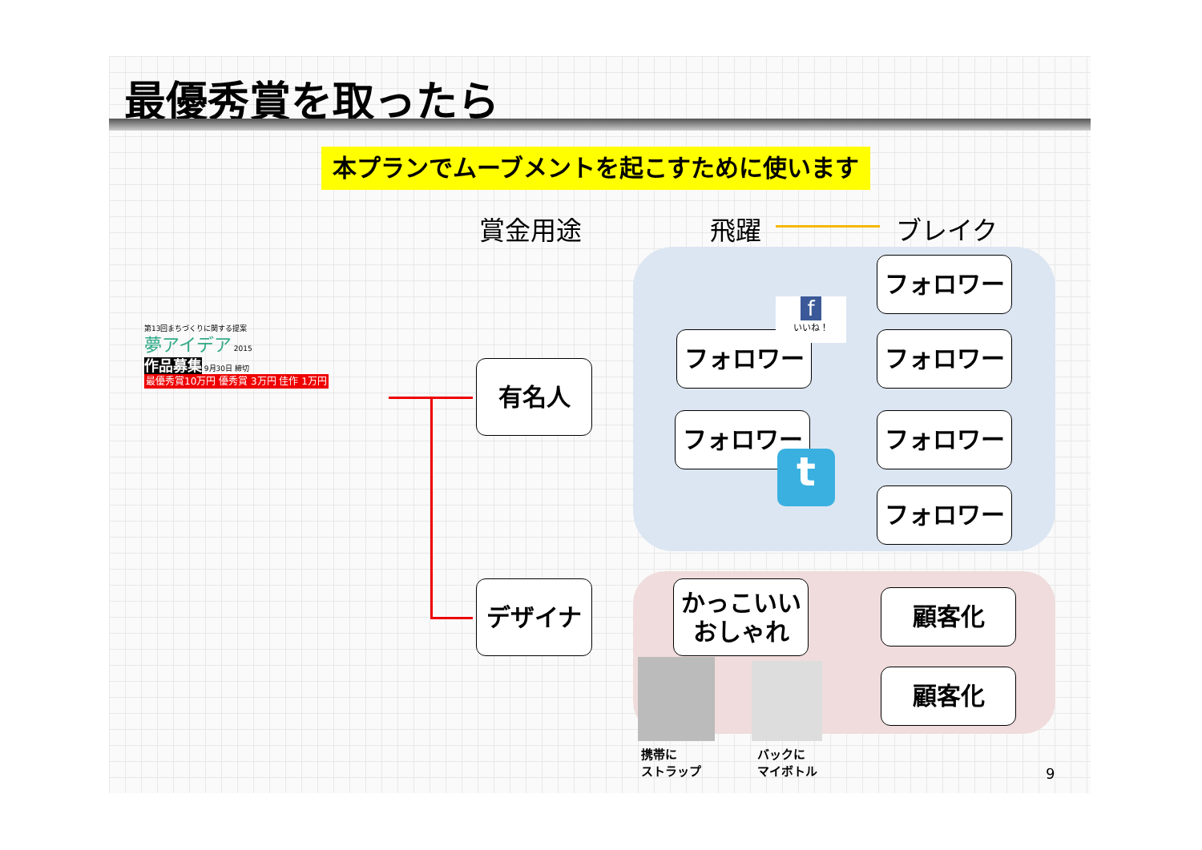最優秀賞を取ったら
本プランでムーブメントを起こすために使います
賞金用途 飛躍 ブレイク
第13回まちづくりに関する提案
夢アイデア 2015
作品募集 9月30日 締切
最優秀賞10万円 優秀賞 3万円 佳作 1万円
有名人
デザイナ
フォロワー
フォロワー
フォロワー
フォロワー
フォロワー
フォロワー
かっこいい
おしゃれ
顧客化
顧客化
f
いいね！
t
携帯に
ストラップ
バックに
マイボトル
9